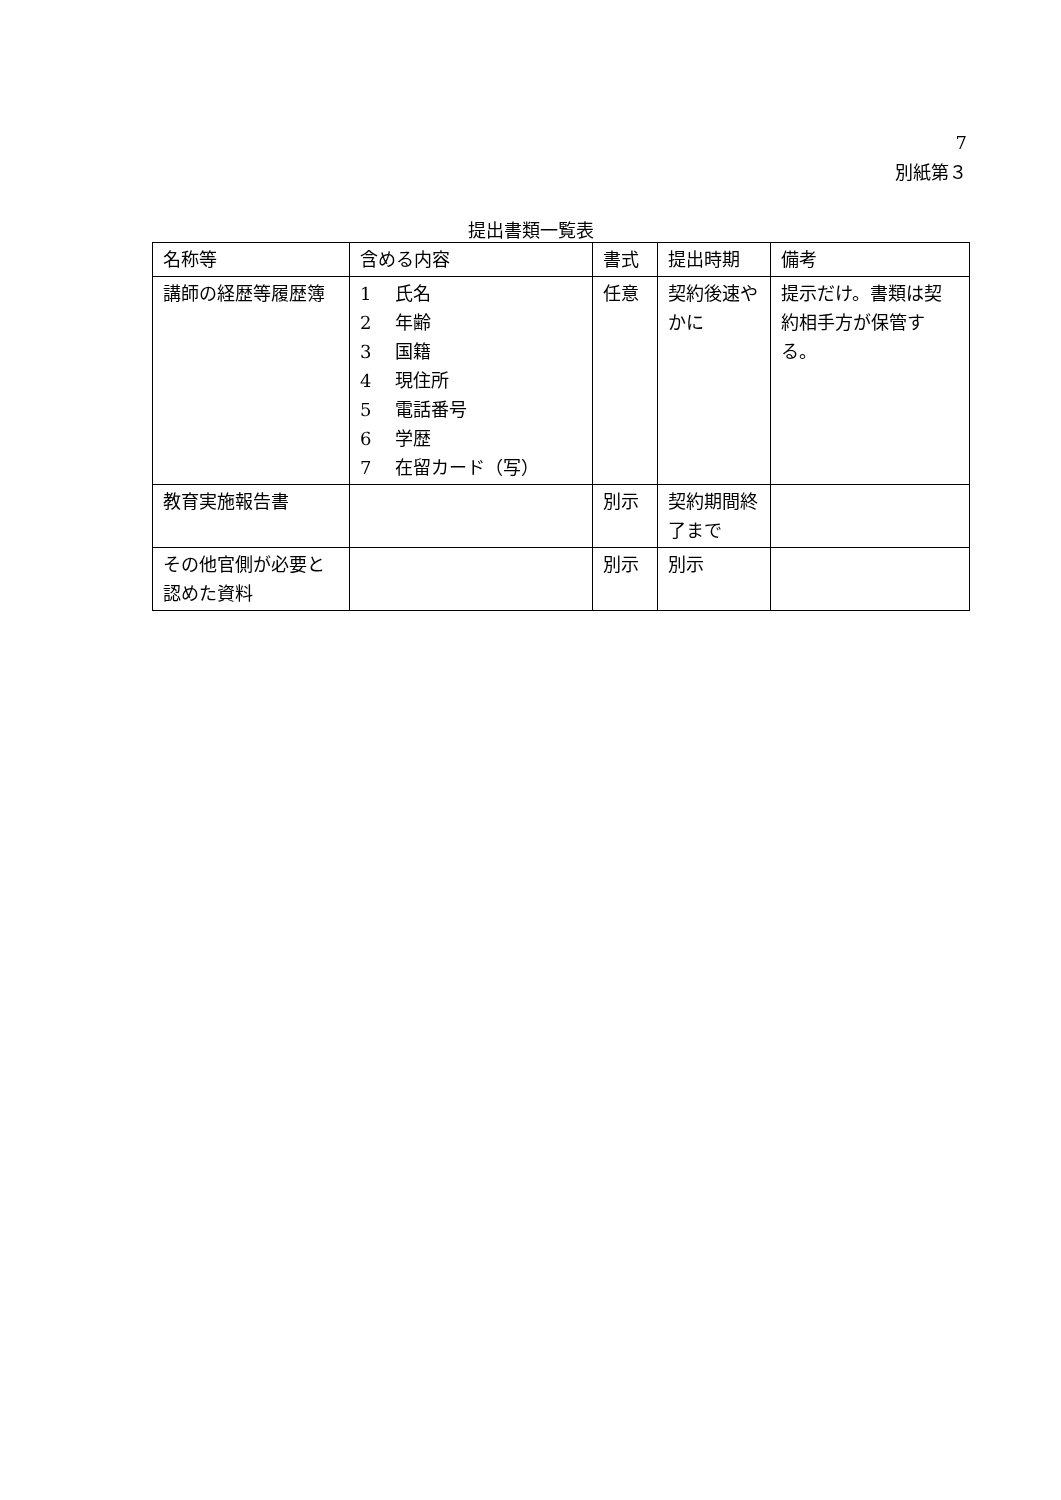7
別紙第３
提出書類一覧表
| 名称等 | 含める内容 | 書式 | 提出時期 | 備考 |
| --- | --- | --- | --- | --- |
| 講師の経歴等履歴簿 | 1 氏名 2 年齢 3 国籍 4 現住所 5 電話番号 6 学歴 7 在留カード（写） | 任意 | 契約後速やかに | 提示だけ。書類は契約相手方が保管する。 |
| 教育実施報告書 | | 別示 | 契約期間終了まで | |
| その他官側が必要と認めた資料 | | 別示 | 別示 | |